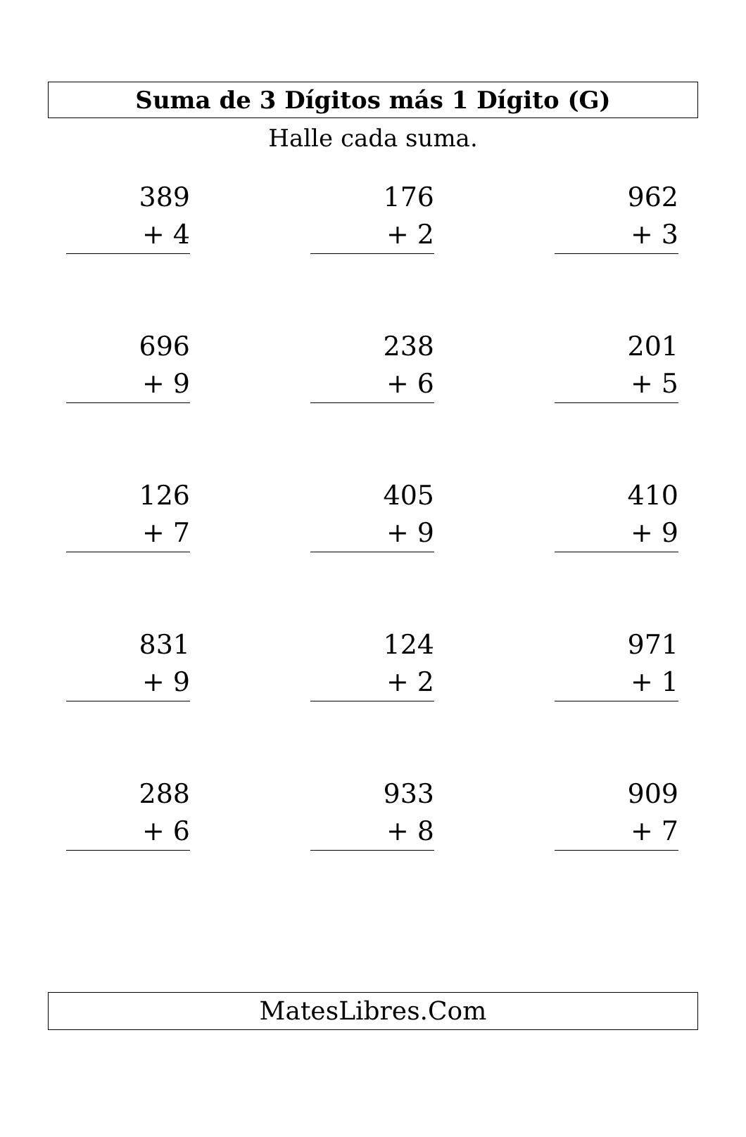Suma de 3 Dígitos más 1 Dígito (G)
Halle cada suma.
| 389 + 4 | | 176 + 2 | | 962 + 3 |
| 696 + 9 | | 238 + 6 | | 201 + 5 |
| 126 + 7 | | 405 + 9 | | 410 + 9 |
| 831 + 9 | | 124 + 2 | | 971 + 1 |
| 288 + 6 | | 933 + 8 | | 909 + 7 |
MatesLibres.Com